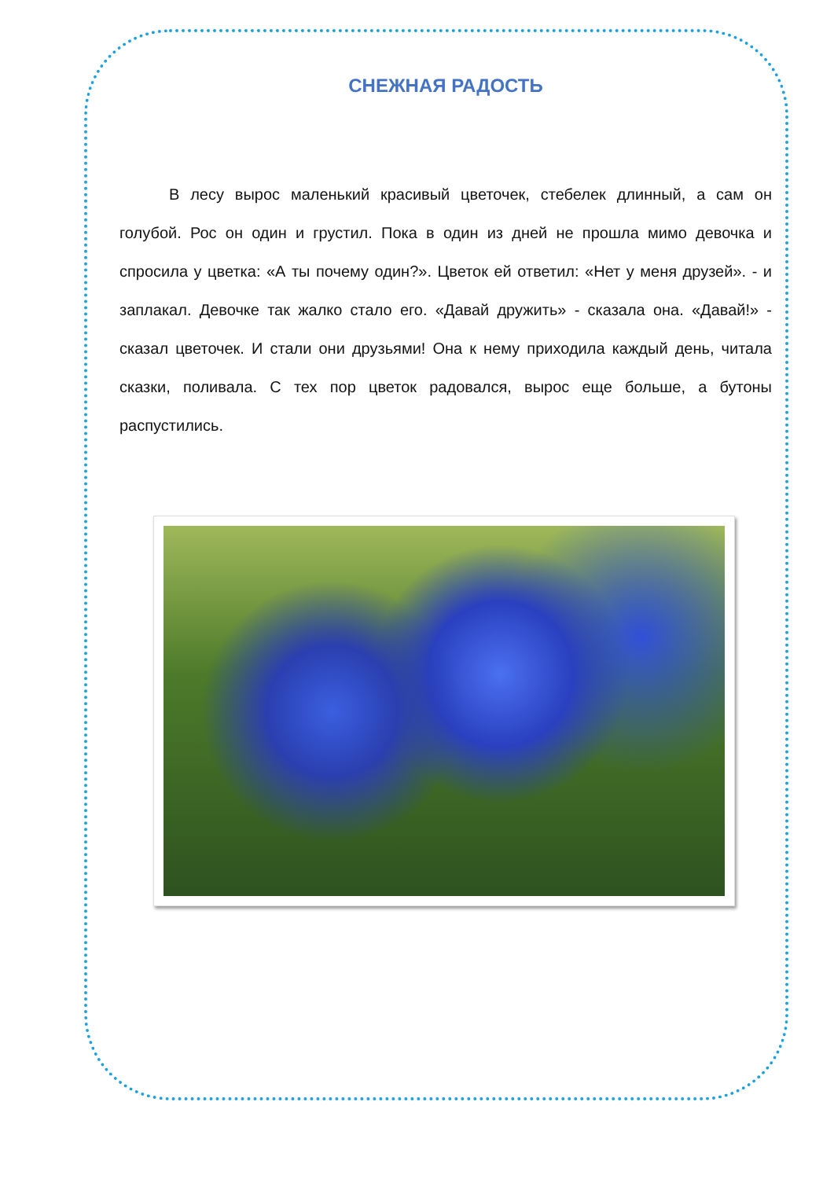СНЕЖНАЯ РАДОСТЬ
В лесу вырос маленький красивый цветочек, стебелек длинный, а сам он голубой. Рос он один и грустил. Пока в один из дней не прошла мимо девочка и спросила у цветка: «А ты почему один?». Цветок ей ответил: «Нет у меня друзей». - и заплакал. Девочке так жалко стало его. «Давай дружить» - сказала она. «Давай!» - сказал цветочек. И стали они друзьями! Она к нему приходила каждый день, читала сказки, поливала. С тех пор цветок радовался, вырос еще больше, а бутоны распустились.